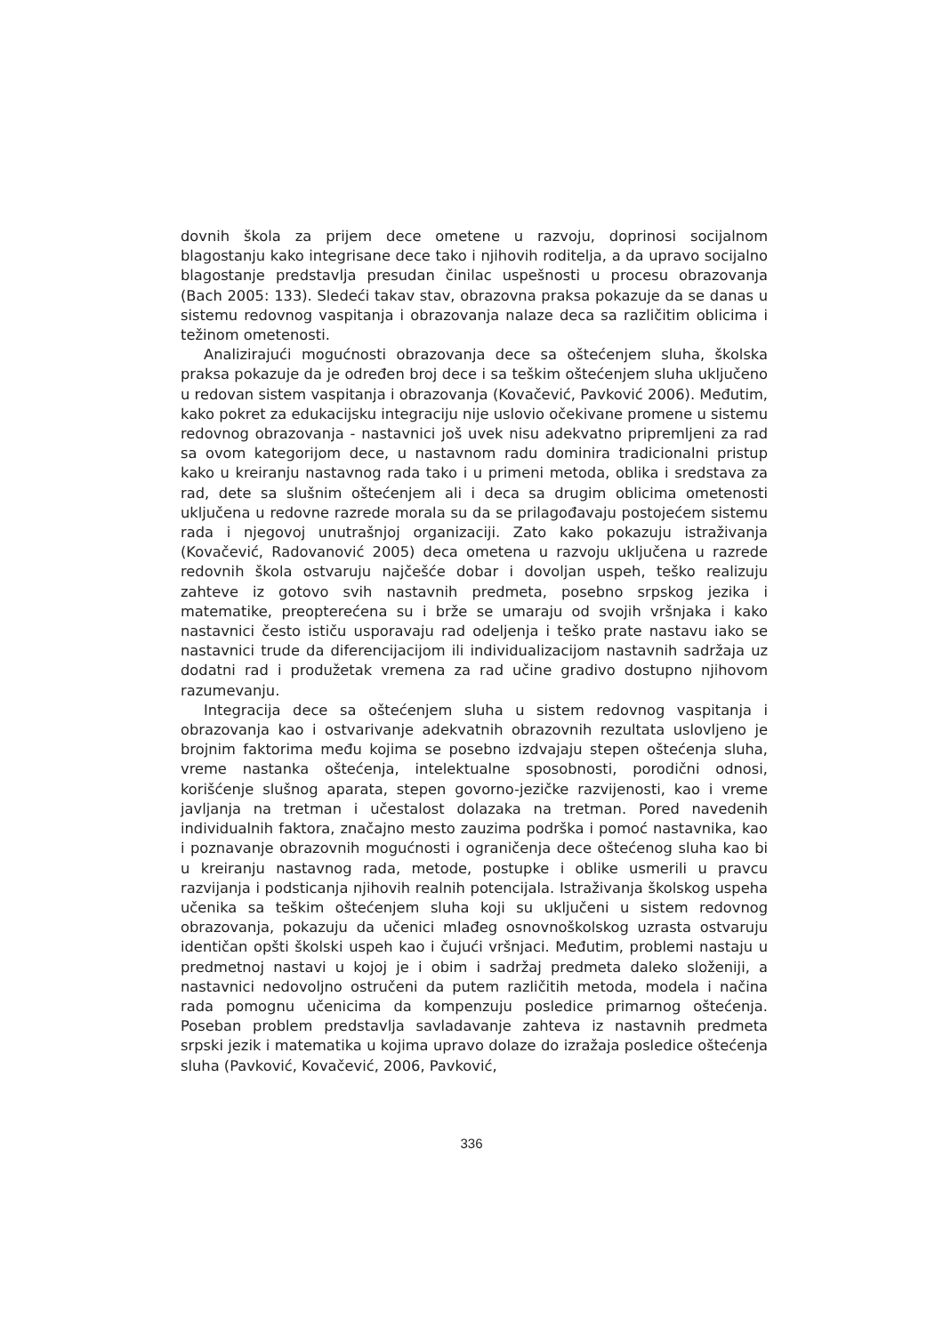dovnih škola za prijem dece ometene u razvoju, doprinosi socijalnom blagostanju kako integrisane dece tako i njihovih roditelja, a da upravo socijalno blagostanje predstavlja presudan činilac uspešnosti u procesu obrazovanja (Bach 2005: 133). Sledeći takav stav, obrazovna praksa pokazuje da se danas u sistemu redovnog vaspitanja i obrazovanja nalaze deca sa različitim oblicima i težinom ometenosti.
Analizirajući mogućnosti obrazovanja dece sa oštećenjem sluha, školska praksa pokazuje da je određen broj dece i sa teškim oštećenjem sluha uključeno u redovan sistem vaspitanja i obrazovanja (Kovačević, Pavković 2006). Međutim, kako pokret za edukacijsku integraciju nije uslovio očekivane promene u sistemu redovnog obrazovanja - nastavnici još uvek nisu adekvatno pripremljeni za rad sa ovom kategorijom dece, u nastavnom radu dominira tradicionalni pristup kako u kreiranju nastavnog rada tako i u primeni metoda, oblika i sredstava za rad, dete sa slušnim oštećenjem ali i deca sa drugim oblicima ometenosti uključena u redovne razrede morala su da se prilagođavaju postojećem sistemu rada i njegovoj unutrašnjoj organizaciji. Zato kako pokazuju istraživanja (Kovačević, Radovanović 2005) deca ometena u razvoju uključena u razrede redovnih škola ostvaruju najčešće dobar i dovoljan uspeh, teško realizuju zahteve iz gotovo svih nastavnih predmeta, posebno srpskog jezika i matematike, preopterećena su i brže se umaraju od svojih vršnjaka i kako nastavnici često ističu usporavaju rad odeljenja i teško prate nastavu iako se nastavnici trude da diferencijacijom ili individualizacijom nastavnih sadržaja uz dodatni rad i produžetak vremena za rad učine gradivo dostupno njihovom razumevanju.
Integracija dece sa oštećenjem sluha u sistem redovnog vaspitanja i obrazovanja kao i ostvarivanje adekvatnih obrazovnih rezultata uslovljeno je brojnim faktorima među kojima se posebno izdvajaju stepen oštećenja sluha, vreme nastanka oštećenja, intelektualne sposobnosti, porodični odnosi, korišćenje slušnog aparata, stepen govorno-jezičke razvijenosti, kao i vreme javljanja na tretman i učestalost dolazaka na tretman. Pored navedenih individualnih faktora, značajno mesto zauzima podrška i pomoć nastavnika, kao i poznavanje obrazovnih mogućnosti i ograničenja dece oštećenog sluha kao bi u kreiranju nastavnog rada, metode, postupke i oblike usmerili u pravcu razvijanja i podsticanja njihovih realnih potencijala. Istraživanja školskog uspeha učenika sa teškim oštećenjem sluha koji su uključeni u sistem redovnog obrazovanja, pokazuju da učenici mlađeg osnovnoškolskog uzrasta ostvaruju identičan opšti školski uspeh kao i čujući vršnjaci. Međutim, problemi nastaju u predmetnoj nastavi u kojoj je i obim i sadržaj predmeta daleko složeniji, a nastavnici nedovoljno ostručeni da putem različitih metoda, modela i načina rada pomognu učenicima da kompenzuju posledice primarnog oštećenja. Poseban problem predstavlja savladavanje zahteva iz nastavnih predmeta srpski jezik i matematika u kojima upravo dolaze do izražaja posledice oštećenja sluha (Pavković, Kovačević, 2006, Pavković,
336